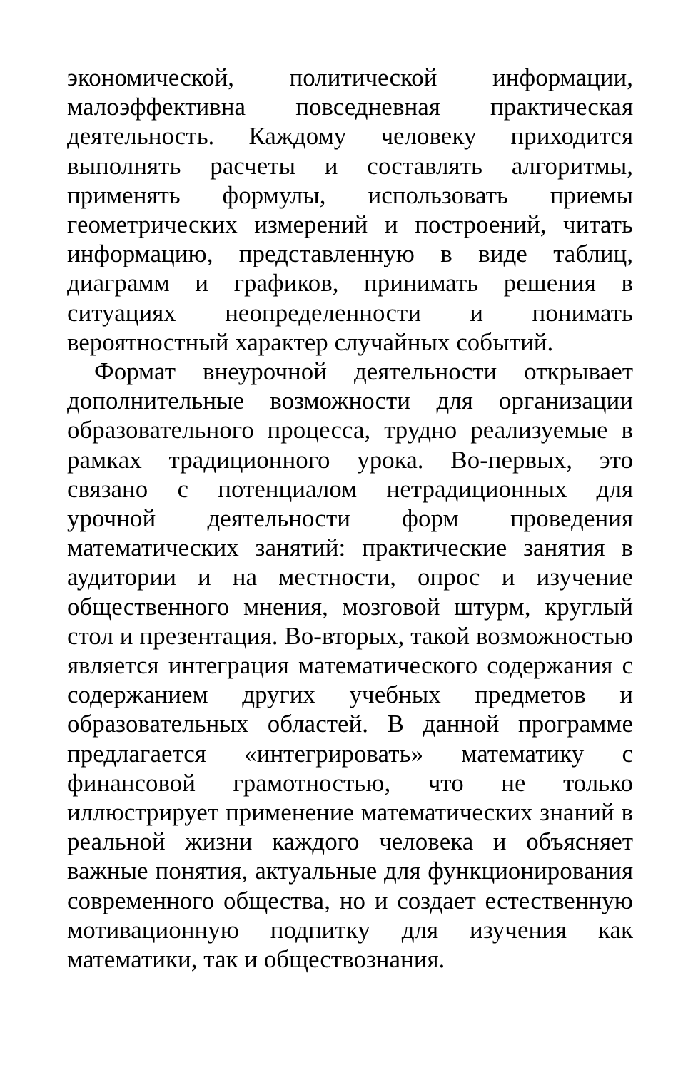экономической, политической информации, малоэффективна повседневная практическая деятельность. Каждому человеку приходится выполнять расчеты и составлять алгоритмы, применять формулы, использовать приемы геометрических измерений и построений, читать информацию, представленную в виде таблиц, диаграмм и графиков, принимать решения в ситуациях неопределенности и понимать вероятностный характер случайных событий.
Формат внеурочной деятельности открывает дополнительные возможности для организации образовательного процесса, трудно реализуемые в рамках традиционного урока. Во-первых, это связано с потенциалом нетрадиционных для урочной деятельности форм проведения математических занятий: практические занятия в аудитории и на местности, опрос и изучение общественного мнения, мозговой штурм, круглый стол и презентация. Во-вторых, такой возможностью является интеграция математического содержания с содержанием других учебных предметов и образовательных областей. В данной программе предлагается «интегрировать» математику с финансовой грамотностью, что не только иллюстрирует применение математических знаний в реальной жизни каждого человека и объясняет важные понятия, актуальные для функционирования современного общества, но и создает естественную мотивационную подпитку для изучения как математики, так и обществознания.